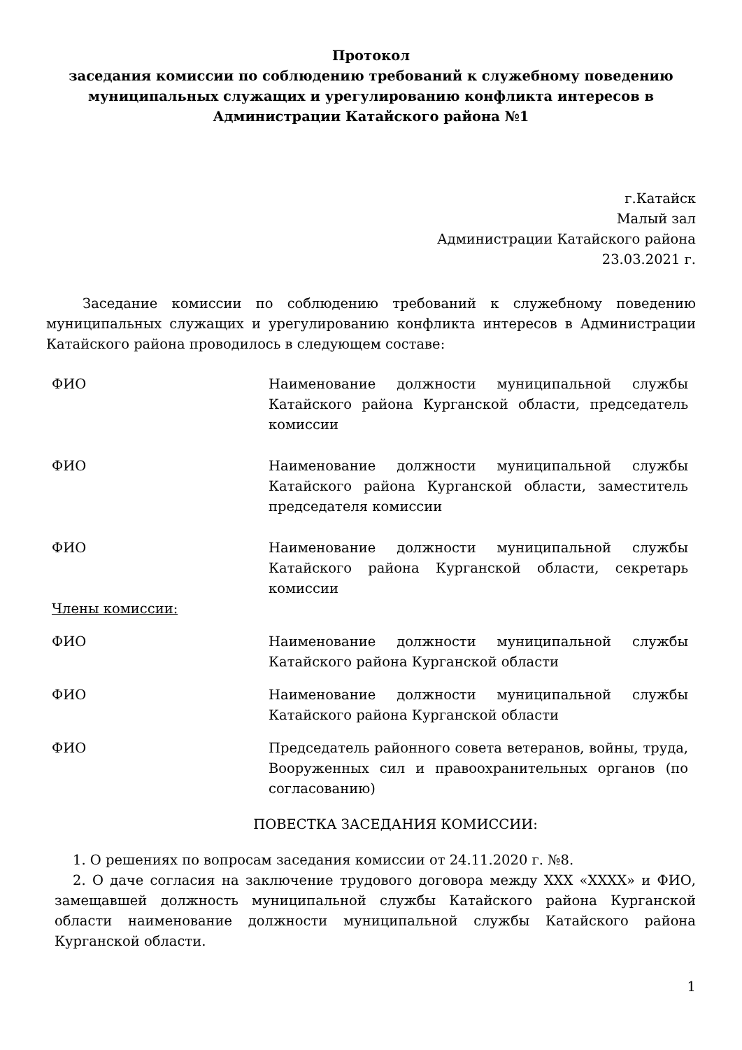Протокол
заседания комиссии по соблюдению требований к служебному поведению муниципальных служащих и урегулированию конфликта интересов в Администрации Катайского района №1
г.Катайск
Малый зал
Администрации Катайского района
23.03.2021 г.
Заседание комиссии по соблюдению требований к служебному поведению муниципальных служащих и урегулированию конфликта интересов в Администрации Катайского района проводилось в следующем составе:
ФИО Наименование должности муниципальной службы Катайского района Курганской области, председатель комиссии
ФИО Наименование должности муниципальной службы Катайского района Курганской области, заместитель председателя комиссии
ФИО Наименование должности муниципальной службы Катайского района Курганской области, секретарь комиссии
Члены комиссии:
ФИО Наименование должности муниципальной службы Катайского района Курганской области
ФИО Наименование должности муниципальной службы Катайского района Курганской области
ФИО Председатель районного совета ветеранов, войны, труда, Вооруженных сил и правоохранительных органов (по согласованию)
ПОВЕСТКА ЗАСЕДАНИЯ КОМИССИИ:
1. О решениях по вопросам заседания комиссии от 24.11.2020 г. №8.
2. О даче согласия на заключение трудового договора между ХХХ «ХХХХ» и ФИО, замещавшей должность муниципальной службы Катайского района Курганской области наименование должности муниципальной службы Катайского района Курганской области.
1